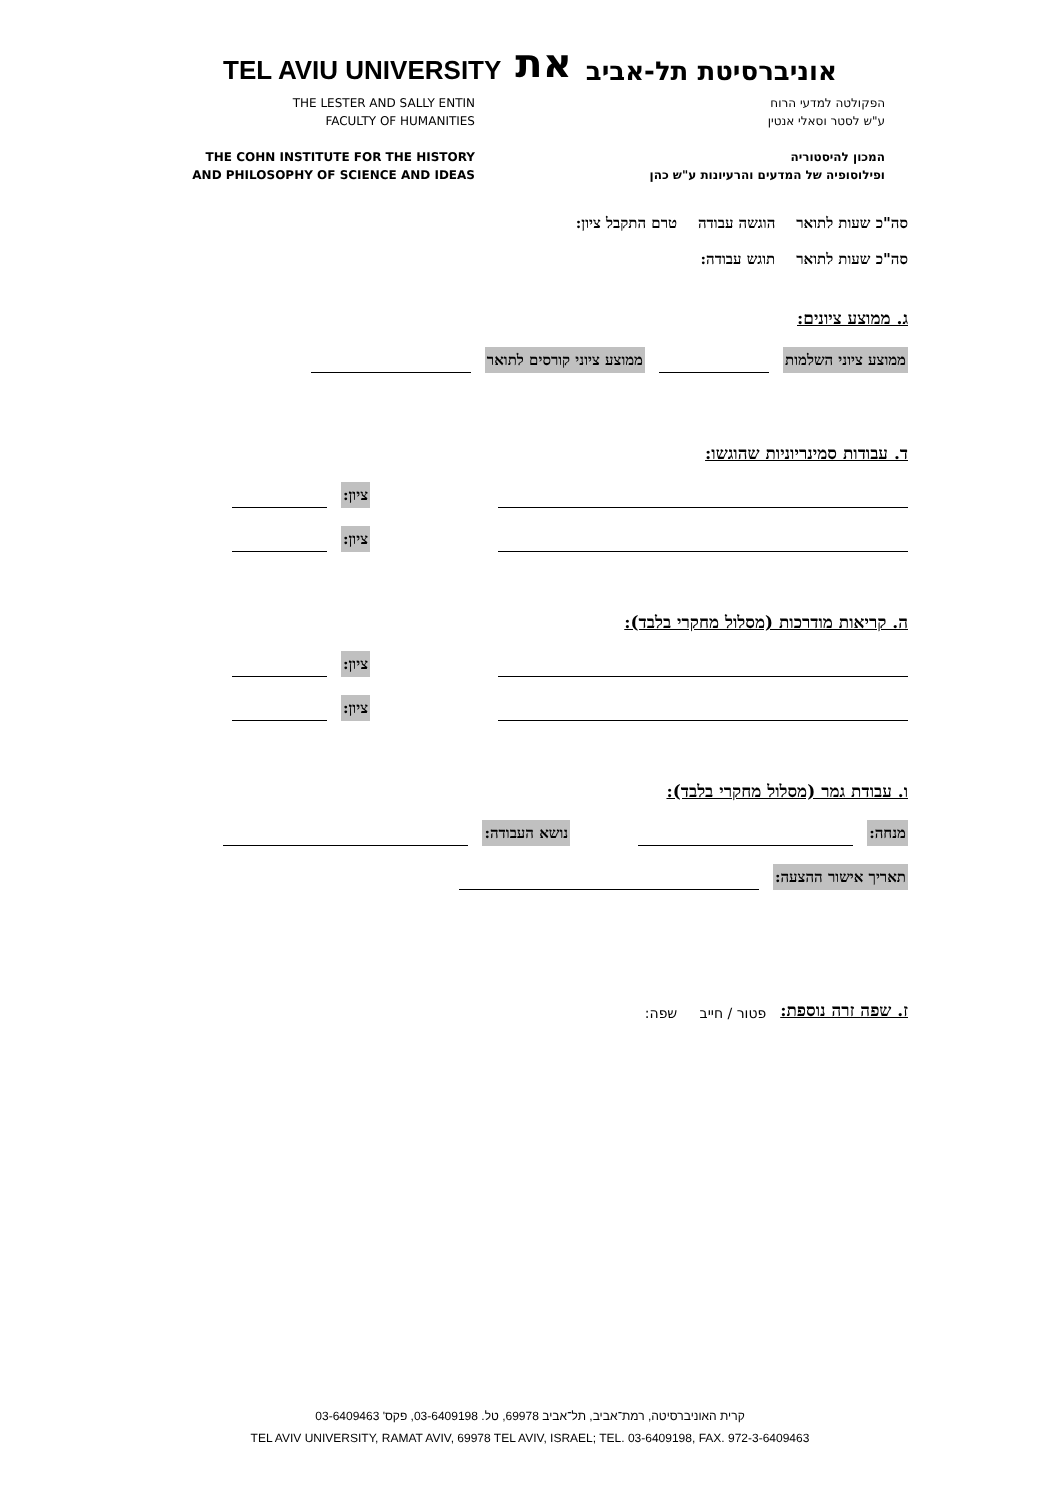TEL AVIU UNIVERSITY את אוניברסיטת תל-אביב
THE LESTER AND SALLY ENTIN
FACULTY OF HUMANITIES
THE COHN INSTITUTE FOR THE HISTORY
AND PHILOSOPHY OF SCIENCE AND IDEAS
הפקולטה למדעי הרוח
ע"ש לסטר וסאלי אנטין
המכון להיסטוריה
ופילוסופיה של המדעים והרעיונות ע"ש כהן
סה"כ שעות לתואר הוגשה עבודה טרם התקבל ציון:
סה"כ שעות לתואר תוגש עבודה:
ג. ממוצע ציונים:
ממוצע ציוני השלמות ממוצע ציוני קורסים לתואר
ד. עבודות סמינריוניות שהוגשו:
ציון:
ציון:
ה. קריאות מודרכות (מסלול מחקרי בלבד):
ציון:
ציון:
ו. עבודת גמר (מסלול מחקרי בלבד):
מנחה: נושא העבודה:
תאריך אישור ההצעה:
ז. שפה זרה נוספת: פטור / חייב שפה:
קרית האוניברסיטה, רמת־אביב, תל־אביב 69978, טל. 03-6409198, פקס' 03-6409463
TEL AVIV UNIVERSITY, RAMAT AVIV, 69978 TEL AVIV, ISRAEL; TEL. 03-6409198, FAX. 972-3-6409463